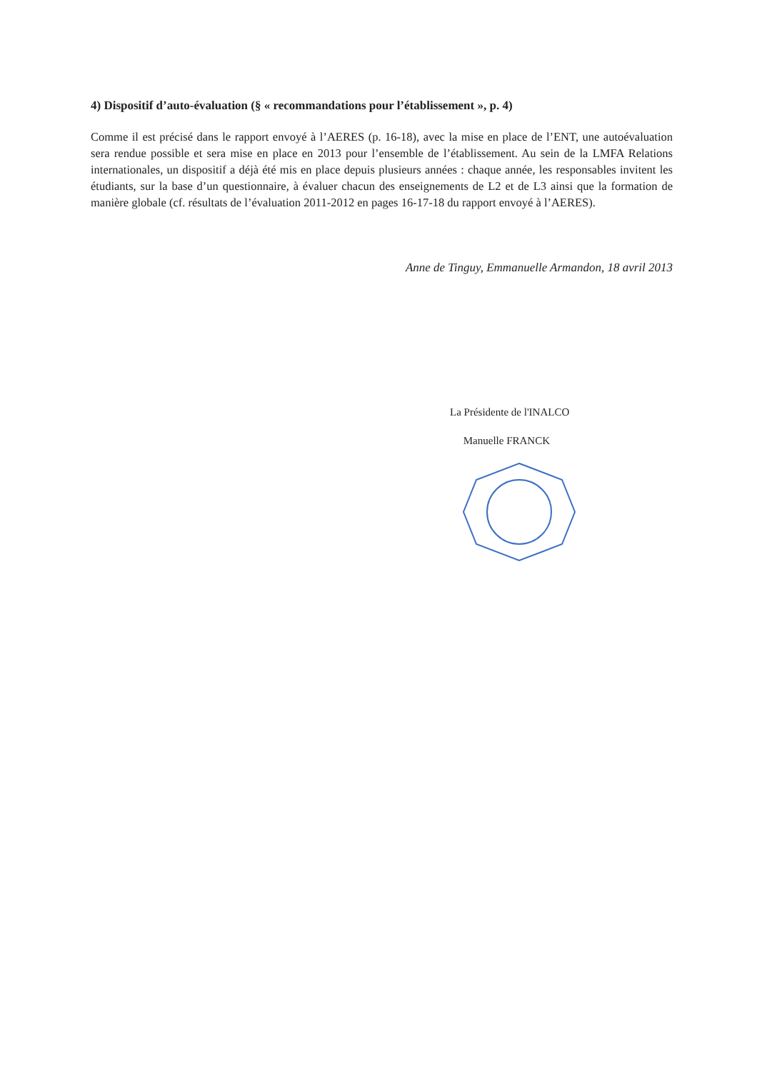4) Dispositif d’auto-évaluation (§ « recommandations pour l’établissement », p. 4)
Comme il est précisé dans le rapport envoyé à l’AERES (p. 16-18), avec la mise en place de l’ENT, une autoévaluation sera rendue possible et sera mise en place en 2013 pour l’ensemble de l’établissement. Au sein de la LMFA Relations internationales, un dispositif a déjà été mis en place depuis plusieurs années : chaque année, les responsables invitent les étudiants, sur la base d’un questionnaire, à évaluer chacun des enseignements de L2 et de L3 ainsi que la formation de manière globale (cf. résultats de l’évaluation 2011-2012 en pages 16-17-18 du rapport envoyé à l’AERES).
Anne de Tinguy, Emmanuelle Armandon, 18 avril 2013
La Présidente de l'INALCO
Manuelle FRANCK